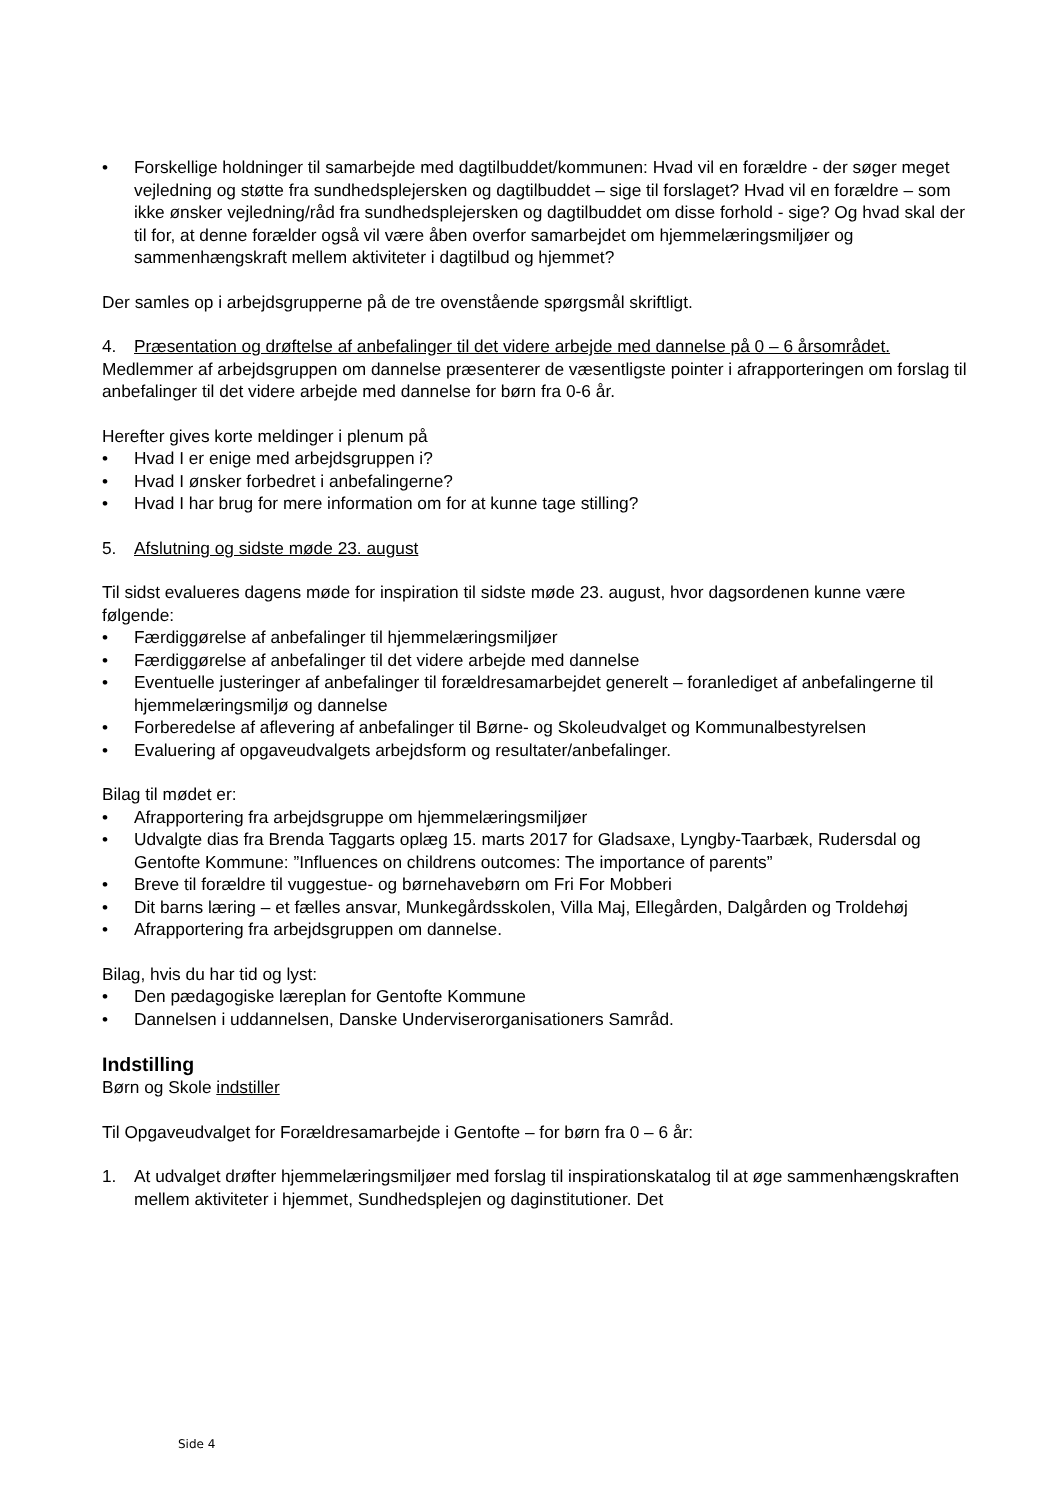• Forskellige holdninger til samarbejde med dagtilbuddet/kommunen: Hvad vil en forældre - der søger meget vejledning og støtte fra sundhedsplejersken og dagtilbuddet – sige til forslaget? Hvad vil en forældre – som ikke ønsker vejledning/råd fra sundhedsplejersken og dagtilbuddet om disse forhold - sige? Og hvad skal der til for, at denne forælder også vil være åben overfor samarbejdet om hjemmelæringsmiljøer og sammenhængskraft mellem aktiviteter i dagtilbud og hjemmet?
Der samles op i arbejdsgrupperne på de tre ovenstående spørgsmål skriftligt.
4. Præsentation og drøftelse af anbefalinger til det videre arbejde med dannelse på 0 – 6 årsområdet.
Medlemmer af arbejdsgruppen om dannelse præsenterer de væsentligste pointer i afrapporteringen om forslag til anbefalinger til det videre arbejde med dannelse for børn fra 0-6 år.
Herefter gives korte meldinger i plenum på
• Hvad I er enige med arbejdsgruppen i?
• Hvad I ønsker forbedret i anbefalingerne?
• Hvad I har brug for mere information om for at kunne tage stilling?
5. Afslutning og sidste møde 23. august
Til sidst evalueres dagens møde for inspiration til sidste møde 23. august, hvor dagsordenen kunne være følgende:
• Færdiggørelse af anbefalinger til hjemmelæringsmiljøer
• Færdiggørelse af anbefalinger til det videre arbejde med dannelse
• Eventuelle justeringer af anbefalinger til forældresamarbejdet generelt – foranlediget af anbefalingerne til hjemmelæringsmiljø og dannelse
• Forberedelse af aflevering af anbefalinger til Børne- og Skoleudvalget og Kommunalbestyrelsen
• Evaluering af opgaveudvalgets arbejdsform og resultater/anbefalinger.
Bilag til mødet er:
• Afrapportering fra arbejdsgruppe om hjemmelæringsmiljøer
• Udvalgte dias fra Brenda Taggarts oplæg 15. marts 2017 for Gladsaxe, Lyngby-Taarbæk, Rudersdal og Gentofte Kommune: ”Influences on childrens outcomes: The importance of parents”
• Breve til forældre til vuggestue- og børnehavebørn om Fri For Mobberi
• Dit barns læring – et fælles ansvar, Munkegårdsskolen, Villa Maj, Ellegården, Dalgården og Troldehøj
• Afrapportering fra arbejdsgruppen om dannelse.
Bilag, hvis du har tid og lyst:
• Den pædagogiske læreplan for Gentofte Kommune
• Dannelsen i uddannelsen, Danske Underviserorganisationers Samråd.
Indstilling
Børn og Skole indstiller
Til Opgaveudvalget for Forældresamarbejde i Gentofte – for børn fra 0 – 6 år:
1. At udvalget drøfter hjemmelæringsmiljøer med forslag til inspirationskatalog til at øge sammenhængskraften mellem aktiviteter i hjemmet, Sundhedsplejen og daginstitutioner. Det
Side 4